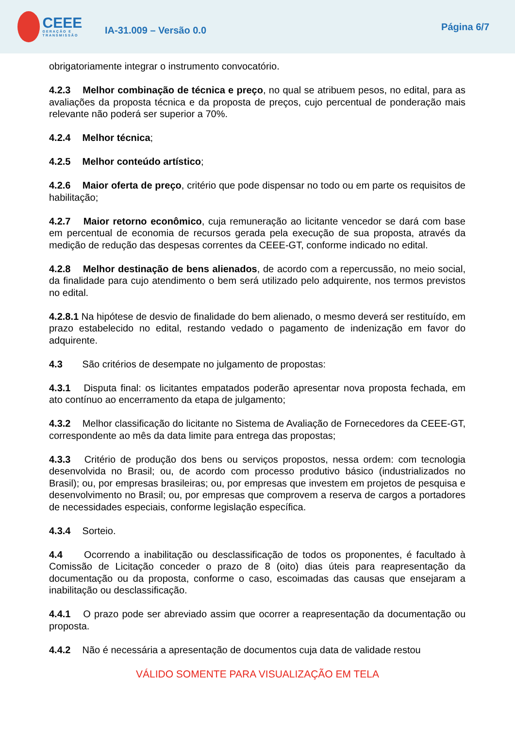CEEE
GERAÇÃO E TRANSMISSÃO
IA-31.009 – Versão 0.0
Página 6/7
obrigatoriamente integrar o instrumento convocatório.
4.2.3 Melhor combinação de técnica e preço, no qual se atribuem pesos, no edital, para as avaliações da proposta técnica e da proposta de preços, cujo percentual de ponderação mais relevante não poderá ser superior a 70%.
4.2.4 Melhor técnica;
4.2.5 Melhor conteúdo artístico;
4.2.6 Maior oferta de preço, critério que pode dispensar no todo ou em parte os requisitos de habilitação;
4.2.7 Maior retorno econômico, cuja remuneração ao licitante vencedor se dará com base em percentual de economia de recursos gerada pela execução de sua proposta, através da medição de redução das despesas correntes da CEEE-GT, conforme indicado no edital.
4.2.8 Melhor destinação de bens alienados, de acordo com a repercussão, no meio social, da finalidade para cujo atendimento o bem será utilizado pelo adquirente, nos termos previstos no edital.
4.2.8.1 Na hipótese de desvio de finalidade do bem alienado, o mesmo deverá ser restituído, em prazo estabelecido no edital, restando vedado o pagamento de indenização em favor do adquirente.
4.3 São critérios de desempate no julgamento de propostas:
4.3.1 Disputa final: os licitantes empatados poderão apresentar nova proposta fechada, em ato contínuo ao encerramento da etapa de julgamento;
4.3.2 Melhor classificação do licitante no Sistema de Avaliação de Fornecedores da CEEE-GT, correspondente ao mês da data limite para entrega das propostas;
4.3.3 Critério de produção dos bens ou serviços propostos, nessa ordem: com tecnologia desenvolvida no Brasil; ou, de acordo com processo produtivo básico (industrializados no Brasil); ou, por empresas brasileiras; ou, por empresas que investem em projetos de pesquisa e desenvolvimento no Brasil; ou, por empresas que comprovem a reserva de cargos a portadores de necessidades especiais, conforme legislação específica.
4.3.4 Sorteio.
4.4 Ocorrendo a inabilitação ou desclassificação de todos os proponentes, é facultado à Comissão de Licitação conceder o prazo de 8 (oito) dias úteis para reapresentação da documentação ou da proposta, conforme o caso, escoimadas das causas que ensejaram a inabilitação ou desclassificação.
4.4.1 O prazo pode ser abreviado assim que ocorrer a reapresentação da documentação ou proposta.
4.4.2 Não é necessária a apresentação de documentos cuja data de validade restou
VÁLIDO SOMENTE PARA VISUALIZAÇÃO EM TELA